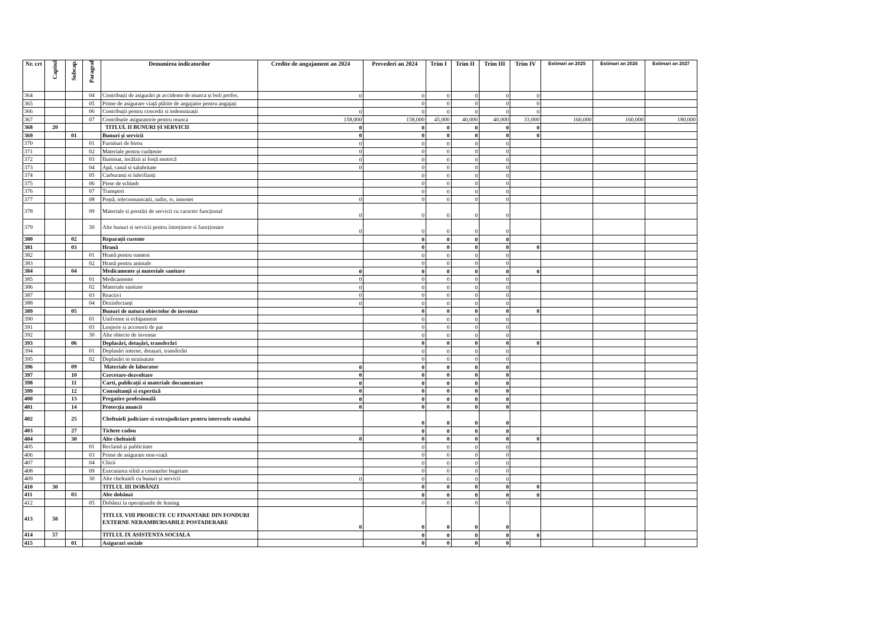| Nr. crt | Capitol | Subcap. | Paragraf | Denumirea indicatorilor | Credite de angajament an 2024 | Prevederi an 2024 | Trim I | Trim II | Trim III | Trim IV | Estimari an 2025 | Estimari an 2026 | Estimari an 2027 |
| --- | --- | --- | --- | --- | --- | --- | --- | --- | --- | --- | --- | --- | --- |
| 364 | | | 04 | Contribuții de asigurări pt accidente de munca și boli profes. | 0 | 0 | 0 | 0 | 0 | 0 | | | |
| 365 | | | 05 | Prime de asigurare viață plătite de angajator pentru angajați | | 0 | 0 | 0 | 0 | 0 | | | |
| 366 | | | 06 | Contribuții pentru concedii si indemnizații | 0 | 0 | 0 | 0 | 0 | 0 | | | |
| 367 | | | 07 | Contributie asiguratorie pentru munca | 158,000 | 158,000 | 45,000 | 40,000 | 40,000 | 33,000 | 160,000 | 160,000 | 180,000 |
| 368 | 20 | | | TITLUL II BUNURI ȘI SERVICII | 0 | 0 | 0 | 0 | 0 | 0 | | | |
| 369 | | 01 | | Bunuri și servicii | 0 | 0 | 0 | 0 | 0 | 0 | | | |
| 370 | | | 01 | Furnituri de birou | 0 | 0 | 0 | 0 | 0 | | | | |
| 371 | | | 02 | Materiale pentru curățenie | 0 | 0 | 0 | 0 | 0 | | | | |
| 372 | | | 03 | Iluminat, incălzit și forță motrică | 0 | 0 | 0 | 0 | 0 | | | | |
| 373 | | | 04 | Apă, canal si salubritate | 0 | 0 | 0 | 0 | 0 | | | | |
| 374 | | | 05 | Carburanți si lubrifianți | | 0 | 0 | 0 | 0 | | | | |
| 375 | | | 06 | Piese de schimb | | 0 | 0 | 0 | 0 | | | | |
| 376 | | | 07 | Transport | | 0 | 0 | 0 | 0 | | | | |
| 377 | | | 08 | Poștă, telecomunicatii, radio, tv, internet | 0 | 0 | 0 | 0 | 0 | | | | |
| 378 | | | 09 | Materiale si prestări de servicii cu caracter funcțional | 0 | 0 | 0 | 0 | 0 | | | | |
| 379 | | | 30 | Alte bunuri si servicii pentru întreținere si funcționare | 0 | 0 | 0 | 0 | 0 | | | | |
| 380 | | 02 | | Reparații curente | | 0 | 0 | 0 | 0 | | | | |
| 381 | | 03 | | Hrană | | 0 | 0 | 0 | 0 | 0 | | | |
| 382 | | | 01 | Hrană pentru oameni | | 0 | 0 | 0 | 0 | | | | |
| 383 | | | 02 | Hrană pentru animale | | 0 | 0 | 0 | 0 | | | | |
| 384 | | 04 | | Medicamente și materiale sanitare | 0 | 0 | 0 | 0 | 0 | 0 | | | |
| 385 | | | 01 | Medicamente | 0 | 0 | 0 | 0 | 0 | | | | |
| 386 | | | 02 | Materiale sanitare | 0 | 0 | 0 | 0 | 0 | | | | |
| 387 | | | 03 | Reactivi | 0 | 0 | 0 | 0 | 0 | | | | |
| 388 | | | 04 | Dezinfectanți | 0 | 0 | 0 | 0 | 0 | | | | |
| 389 | | 05 | | Bunuri de natura obiectelor de inventar | | 0 | 0 | 0 | 0 | 0 | | | |
| 390 | | | 01 | Uniforme si echipament | | 0 | 0 | 0 | 0 | | | | |
| 391 | | | 03 | Lenjerie si accesorii de pat | | 0 | 0 | 0 | 0 | | | | |
| 392 | | | 30 | Alte obiecte de inventar | | 0 | 0 | 0 | 0 | | | | |
| 393 | | 06 | | Deplasări, detașări, transferări | | 0 | 0 | 0 | 0 | 0 | | | |
| 394 | | | 01 | Deplasări interne, detașari, transferări | | 0 | 0 | 0 | 0 | | | | |
| 395 | | | 02 | Deplasări in strainatate | | 0 | 0 | 0 | 0 | | | | |
| 396 | | 09 | | Materiale de laborator | 0 | 0 | 0 | 0 | 0 | | | | |
| 397 | | 10 | | Cercetare-dezvoltare | 0 | 0 | 0 | 0 | 0 | | | | |
| 398 | | 11 | | Carti, publicații si materiale documentare | 0 | 0 | 0 | 0 | 0 | | | | |
| 399 | | 12 | | Consultanță si expertiză | 0 | 0 | 0 | 0 | 0 | | | | |
| 400 | | 13 | | Pregatire profesională | 0 | 0 | 0 | 0 | 0 | | | | |
| 401 | | 14 | | Protecția muncii | 0 | 0 | 0 | 0 | 0 | | | | |
| 402 | | 25 | | Cheltuieli judiciare si extrajudiciare pentru interesele statului | | 0 | 0 | 0 | 0 | | | | |
| 403 | | 27 | | Tichete cadou | | 0 | 0 | 0 | 0 | | | | |
| 404 | | 30 | | Alte cheltuieli | 0 | 0 | 0 | 0 | 0 | 0 | | | |
| 405 | | | 01 | Reclamă și publicitate | | 0 | 0 | 0 | 0 | | | | |
| 406 | | | 03 | Prime de asigurare non-viață | | 0 | 0 | 0 | 0 | | | | |
| 407 | | | 04 | Chirii | | 0 | 0 | 0 | 0 | | | | |
| 408 | | | 09 | Executarea silită a creanțelor bugetare | | 0 | 0 | 0 | 0 | | | | |
| 409 | | | 30 | Alte cheltuieli cu bunuri și servicii | 0 | 0 | 0 | 0 | 0 | | | | |
| 410 | 30 | | | TITLUL III DOBÂNZI | | 0 | 0 | 0 | 0 | 0 | | | |
| 411 | | 03 | | Alte dobânzi | | 0 | 0 | 0 | 0 | 0 | | | |
| 412 | | | 05 | Dobânzi la operațiunile de leasing | | 0 | 0 | 0 | 0 | | | | |
| 413 | 58 | | | TITLUL VIII PROIECTE CU FINANTARE DIN FONDURI EXTERNE NERAMBURSABILE POSTADERARE | 0 | 0 | 0 | 0 | 0 | | | | |
| 414 | 57 | | | TITLUL IX ASISTENTA SOCIALA | | 0 | 0 | 0 | 0 | 0 | | | |
| 415 | | 01 | | Asigurari sociale | | 0 | 0 | 0 | 0 | | | | |